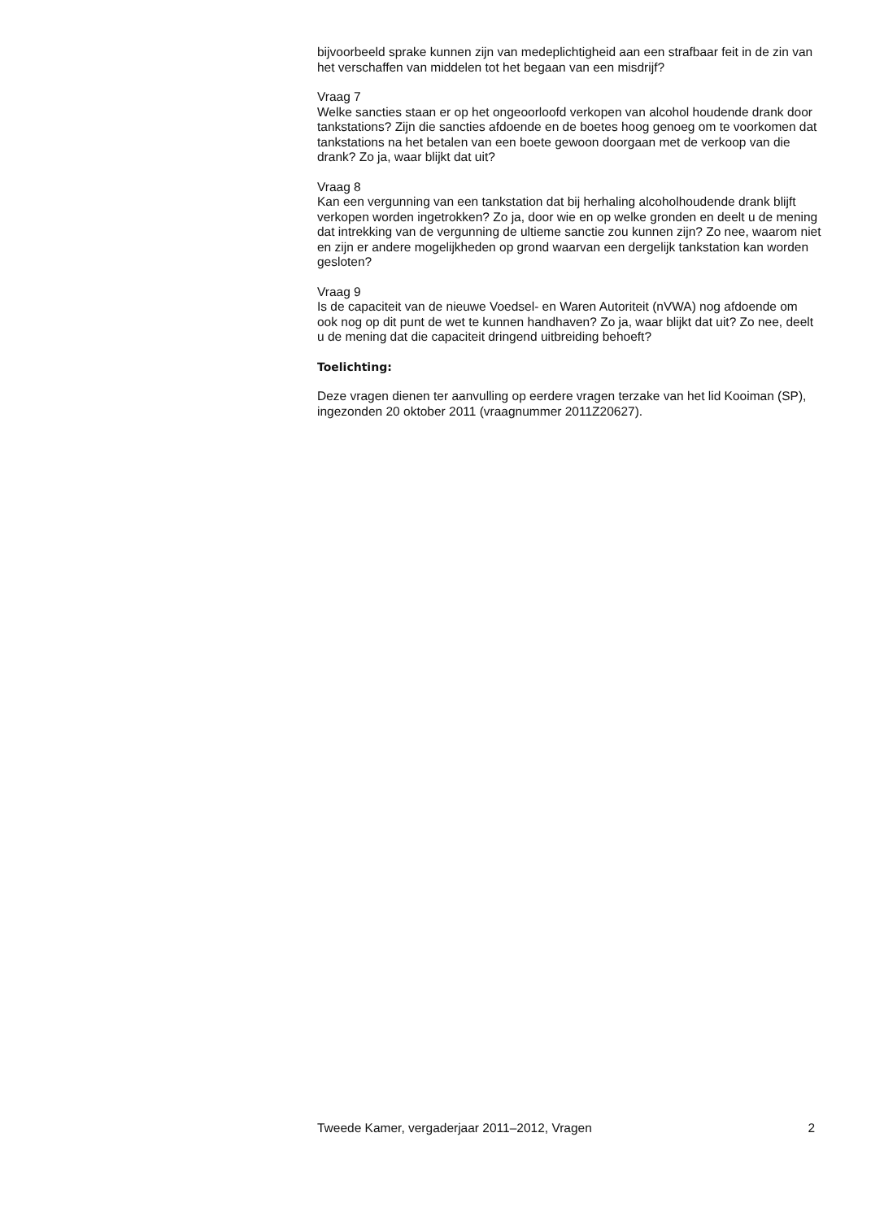bijvoorbeeld sprake kunnen zijn van medeplichtigheid aan een strafbaar feit in de zin van het verschaffen van middelen tot het begaan van een misdrijf?
Vraag 7
Welke sancties staan er op het ongeoorloofd verkopen van alcohol houdende drank door tankstations? Zijn die sancties afdoende en de boetes hoog genoeg om te voorkomen dat tankstations na het betalen van een boete gewoon doorgaan met de verkoop van die drank? Zo ja, waar blijkt dat uit?
Vraag 8
Kan een vergunning van een tankstation dat bij herhaling alcoholhoudende drank blijft verkopen worden ingetrokken? Zo ja, door wie en op welke gronden en deelt u de mening dat intrekking van de vergunning de ultieme sanctie zou kunnen zijn? Zo nee, waarom niet en zijn er andere mogelijkheden op grond waarvan een dergelijk tankstation kan worden gesloten?
Vraag 9
Is de capaciteit van de nieuwe Voedsel- en Waren Autoriteit (nVWA) nog afdoende om ook nog op dit punt de wet te kunnen handhaven? Zo ja, waar blijkt dat uit? Zo nee, deelt u de mening dat die capaciteit dringend uitbreiding behoeft?
Toelichting:
Deze vragen dienen ter aanvulling op eerdere vragen terzake van het lid Kooiman (SP), ingezonden 20 oktober 2011 (vraagnummer 2011Z20627).
Tweede Kamer, vergaderjaar 2011–2012, Vragen 2